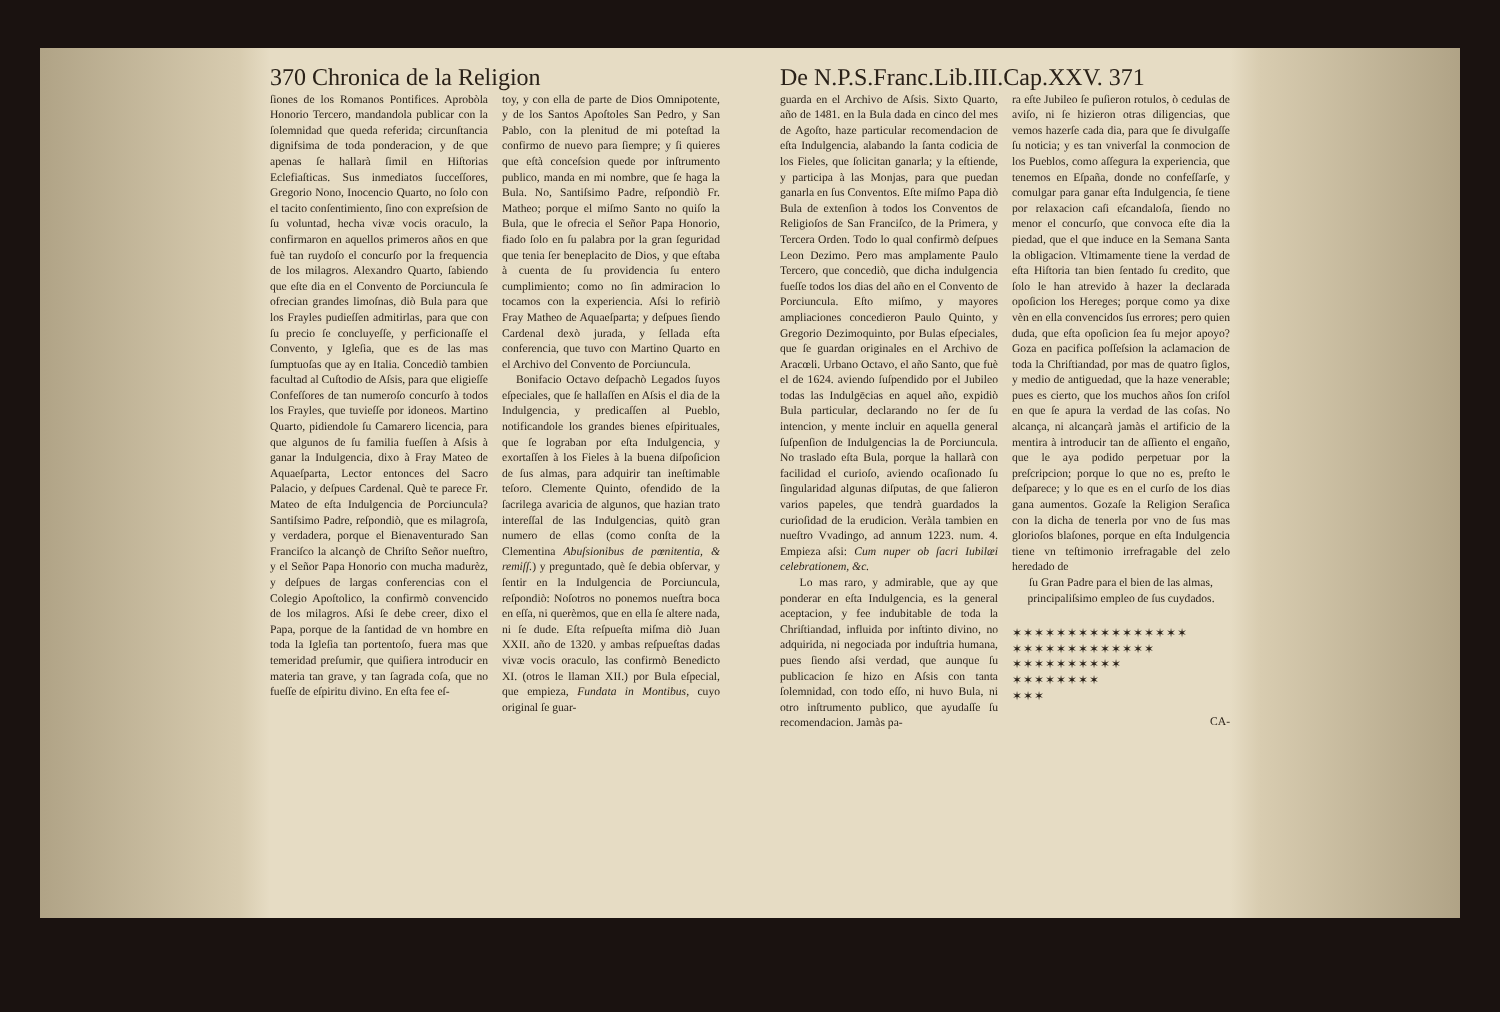370 Chronica de la Religion
ſiones de los Romanos Pontifices. Aprobòla Honorio Tercero, mandandola publicar con la ſolemnidad que queda referida; circunſtancia dignifsima de toda ponderacion, y de que apenas ſe hallarà ſimil en Hiſtorias Eclefiaſticas. Sus inmediatos ſucceſſores, Gregorio Nono, Inocencio Quarto, no ſolo con el tacito conſentimiento, ſino con expreſsion de ſu voluntad, hecha vivæ vocis oraculo, la confirmaron en aquellos primeros años en que fuè tan ruydoſo el concurſo por la frequencia de los milagros. Alexandro Quarto, ſabiendo que eſte dia en el Convento de Porciuncula ſe ofrecian grandes limoſnas, diò Bula para que los Frayles pudieſſen admitirlas, para que con ſu precio ſe concluyeſſe, y perficionaſſe el Convento, y Igleſia, que es de las mas ſumptuoſas que ay en Italia. Concediò tambien facultad al Cuſtodio de Aſsis, para que eligieſſe Confeſſores de tan numeroſo concurſo à todos los Frayles, que tuvieſſe por idoneos. Martino Quarto, pidiendole ſu Camarero licencia, para que algunos de ſu familia fueſſen à Aſsis à ganar la Indulgencia, dixo à Fray Mateo de Aquaeſparta, Lector entonces del Sacro Palacio, y deſpues Cardenal. Què te parece Fr. Mateo de eſta Indulgencia de Porciuncula? Santiſsimo Padre, reſpondiò, que es milagroſa, y verdadera, porque el Bienaventurado San Franciſco la alcançò de Chriſto Señor nueſtro, y el Señor Papa Honorio con mucha madurèz, y deſpues de largas conferencias con el Colegio Apoſtolico, la confirmò convencido de los milagros. Aſsi ſe debe creer, dixo el Papa, porque de la ſantidad de vn hombre en toda la Igleſia tan portentoſo, fuera mas que temeridad preſumir, que quiſiera introducir en materia tan grave, y tan ſagrada coſa, que no fueſſe de eſpiritu divino. En eſta fee eſ-
toy, y con ella de parte de Dios Omnipotente, y de los Santos Apoſtoles San Pedro, y San Pablo, con la plenitud de mi poteſtad la confirmo de nuevo para ſiempre; y ſi quieres que eſtà conceſsion quede por inſtrumento publico, manda en mi nombre, que ſe haga la Bula. No, Santiſsimo Padre, reſpondiò Fr. Matheo; porque el miſmo Santo no quiſo la Bula, que le ofrecia el Señor Papa Honorio, fiado ſolo en ſu palabra por la gran ſeguridad que tenia ſer beneplacito de Dios, y que eſtaba à cuenta de ſu providencia ſu entero cumplimiento; como no ſin admiracion lo tocamos con la experiencia. Aſsi lo refiriò Fray Matheo de Aquaeſparta; y deſpues ſiendo Cardenal dexò jurada, y ſellada eſta conferencia, que tuvo con Martino Quarto en el Archivo del Convento de Porciuncula.
Bonifacio Octavo deſpachò Legados ſuyos eſpeciales, que ſe hallaſſen en Aſsis el dia de la Indulgencia, y predicaſſen al Pueblo, notificandole los grandes bienes eſpirituales, que ſe lograban por eſta Indulgencia, y exortaſſen à los Fieles à la buena diſpoſicion de ſus almas, para adquirir tan ineſtimable teſoro. Clemente Quinto, ofendido de la ſacrilega avaricia de algunos, que hazian trato intereſſal de las Indulgencias, quitò gran numero de ellas (como conſta de la Clementina Abuſsionibus de pœnitentia, & remiſſ.) y preguntado, què ſe debia obſervar, y ſentir en la Indulgencia de Porciuncula, reſpondiò: Noſotros no ponemos nueſtra boca en eſſa, ni querèmos, que en ella ſe altere nada, ni ſe dude. Eſta reſpueſta miſma diò Juan XXII. año de 1320. y ambas reſpueſtas dadas vivæ vocis oraculo, las confirmò Benedicto XI. (otros le llaman XII.) por Bula eſpecial, que empieza, Fundata in Montibus, cuyo original ſe guar-
De N.P.S.Franc.Lib.III.Cap.XXV. 371
guarda en el Archivo de Aſsis. Sixto Quarto, año de 1481. en la Bula dada en cinco del mes de Agoſto, haze particular recomendacion de eſta Indulgencia, alabando la ſanta codicia de los Fieles, que ſolicitan ganarla; y la eſtiende, y participa à las Monjas, para que puedan ganarla en ſus Conventos. Eſte miſmo Papa diò Bula de extenſion à todos los Conventos de Religioſos de San Franciſco, de la Primera, y Tercera Orden. Todo lo qual confirmò deſpues Leon Dezimo. Pero mas amplamente Paulo Tercero, que concediò, que dicha indulgencia fueſſe todos los dias del año en el Convento de Porciuncula. Eſto miſmo, y mayores ampliaciones concedieron Paulo Quinto, y Gregorio Dezimoquinto, por Bulas eſpeciales, que ſe guardan originales en el Archivo de Aracœli. Urbano Octavo, el año Santo, que fuè el de 1624. aviendo ſuſpendido por el Jubileo todas las Indulgēcias en aquel año, expidiò Bula particular, declarando no ſer de ſu intencion, y mente incluir en aquella general ſuſpenſion de Indulgencias la de Porciuncula. No traslado eſta Bula, porque la hallarà con facilidad el curioſo, aviendo ocaſionado ſu ſingularidad algunas diſputas, de que ſalieron varios papeles, que tendrà guardados la curioſidad de la erudicion. Veràla tambien en nueſtro Vvadingo, ad annum 1223. num. 4. Empieza aſsi: Cum nuper ob ſacri Iubilæi celebrationem, &c.
Lo mas raro, y admirable, que ay que ponderar en eſta Indulgencia, es la general aceptacion, y fee indubitable de toda la Chriſtiandad, influida por inſtinto divino, no adquirida, ni negociada por induſtria humana, pues ſiendo aſsi verdad, que aunque ſu publicacion ſe hizo en Aſsis con tanta ſolemnidad, con todo eſſo, ni huvo Bula, ni otro inſtrumento publico, que ayudaſſe ſu recomendacion. Jamàs pa-
ra eſte Jubileo ſe puſieron rotulos, ò cedulas de aviſo, ni ſe hizieron otras diligencias, que vemos hazerſe cada dia, para que ſe divulgaſſe ſu noticia; y es tan vniverſal la conmocion de los Pueblos, como aſſegura la experiencia, que tenemos en Eſpaña, donde no confeſſarſe, y comulgar para ganar eſta Indulgencia, ſe tiene por relaxacion caſi eſcandaloſa, ſiendo no menor el concurſo, que convoca eſte dia la piedad, que el que induce en la Semana Santa la obligacion. Vltimamente tiene la verdad de eſta Hiſtoria tan bien ſentado ſu credito, que ſolo le han atrevido à hazer la declarada opoſicion los Hereges; porque como ya dixe vèn en ella convencidos ſus errores; pero quien duda, que eſta opoſicion ſea ſu mejor apoyo? Goza en pacifica poſſeſsion la aclamacion de toda la Chriſtiandad, por mas de quatro ſiglos, y medio de antiguedad, que la haze venerable; pues es cierto, que los muchos años ſon criſol en que ſe apura la verdad de las coſas. No alcança, ni alcançarà jamàs el artificio de la mentira à introducir tan de aſſiento el engaño, que le aya podido perpetuar por la preſcripcion; porque lo que no es, preſto le deſparece; y lo que es en el curſo de los dias gana aumentos. Gozaſe la Religion Seraſica con la dicha de tenerla por vno de ſus mas glorioſos blaſones, porque en eſta Indulgencia tiene vn teſtimonio irrefragable del zelo heredado de
ſu Gran Padre para el bien de las almas, principaliſsimo empleo de ſus cuydados.
✶✶✶✶✶✶✶✶✶✶✶✶✶✶✶✶
✶✶✶✶✶✶✶✶✶✶✶✶✶
✶✶✶✶✶✶✶✶✶✶
✶✶✶✶✶✶✶✶
✶✶✶
CA-